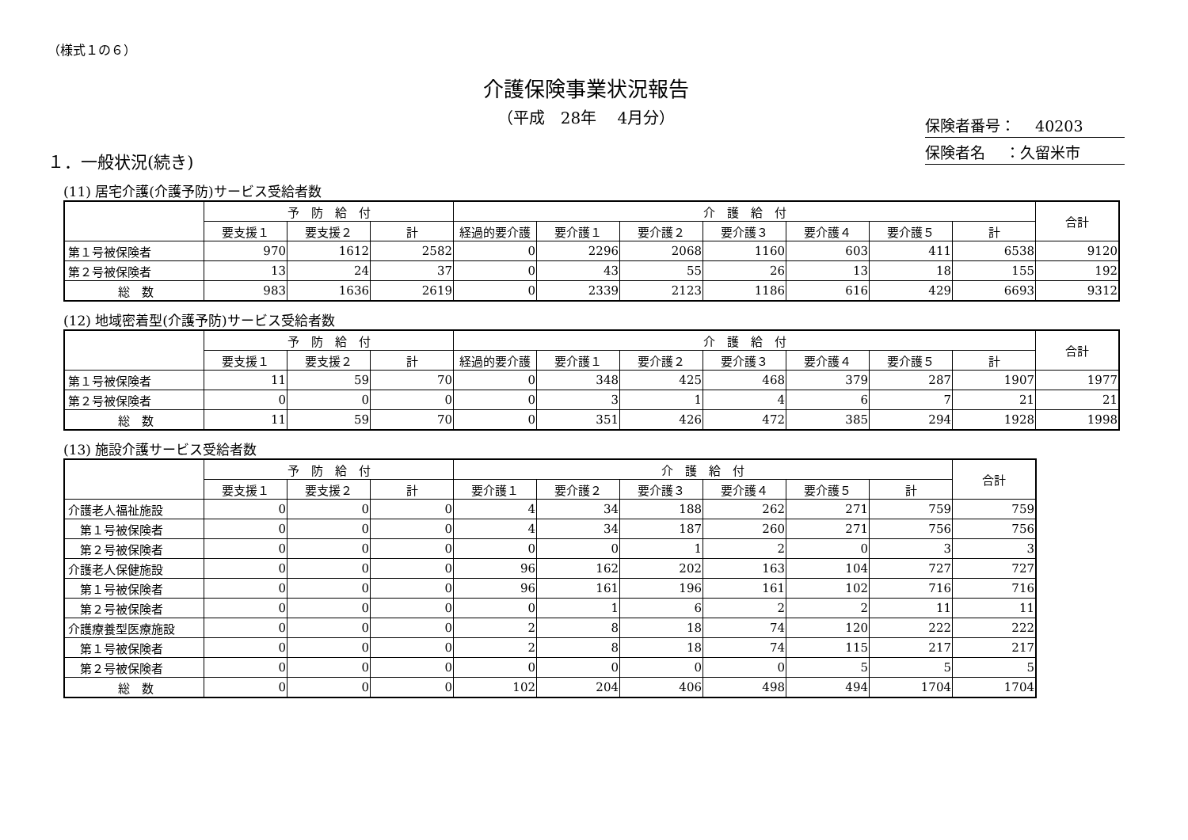（様式１の６）
介護保険事業状況報告
（平成　28年　 4月分）
保険者番号：　 40203
保険者名　 ：久留米市
１．一般状況(続き)
(11) 居宅介護(介護予防)サービス受給者数
| | 予 防 給 付 | | | 介 護 給 付 | | | | | | | 合計 |
| --- | --- | --- | --- | --- | --- | --- | --- | --- | --- | --- | --- |
| | 要支援１ | 要支援２ | 計 | 経過的要介護 | 要介護１ | 要介護２ | 要介護３ | 要介護４ | 要介護５ | 計 | |
| 第１号被保険者 | 970 | 1612 | 2582 | 0 | 2296 | 2068 | 1160 | 603 | 411 | 6538 | 9120 |
| 第２号被保険者 | 13 | 24 | 37 | 0 | 43 | 55 | 26 | 13 | 18 | 155 | 192 |
| 総 数 | 983 | 1636 | 2619 | 0 | 2339 | 2123 | 1186 | 616 | 429 | 6693 | 9312 |
(12) 地域密着型(介護予防)サービス受給者数
| | 予 防 給 付 | | | 介 護 給 付 | | | | | | | 合計 |
| --- | --- | --- | --- | --- | --- | --- | --- | --- | --- | --- | --- |
| | 要支援１ | 要支援２ | 計 | 経過的要介護 | 要介護１ | 要介護２ | 要介護３ | 要介護４ | 要介護５ | 計 | |
| 第１号被保険者 | 11 | 59 | 70 | 0 | 348 | 425 | 468 | 379 | 287 | 1907 | 1977 |
| 第２号被保険者 | 0 | 0 | 0 | 0 | 3 | 1 | 4 | 6 | 7 | 21 | 21 |
| 総 数 | 11 | 59 | 70 | 0 | 351 | 426 | 472 | 385 | 294 | 1928 | 1998 |
(13) 施設介護サービス受給者数
| | 予 防 給 付 | | | 介 護 給 付 | | | | | | 合計 |
| --- | --- | --- | --- | --- | --- | --- | --- | --- | --- | --- |
| | 要支援１ | 要支援２ | 計 | 要介護１ | 要介護２ | 要介護３ | 要介護４ | 要介護５ | 計 | |
| 介護老人福祉施設 | 0 | 0 | 0 | 4 | 34 | 188 | 262 | 271 | 759 | 759 |
| 第１号被保険者 | 0 | 0 | 0 | 4 | 34 | 187 | 260 | 271 | 756 | 756 |
| 第２号被保険者 | 0 | 0 | 0 | 0 | 0 | 1 | 2 | 0 | 3 | 3 |
| 介護老人保健施設 | 0 | 0 | 0 | 96 | 162 | 202 | 163 | 104 | 727 | 727 |
| 第１号被保険者 | 0 | 0 | 0 | 96 | 161 | 196 | 161 | 102 | 716 | 716 |
| 第２号被保険者 | 0 | 0 | 0 | 0 | 1 | 6 | 2 | 2 | 11 | 11 |
| 介護療養型医療施設 | 0 | 0 | 0 | 2 | 8 | 18 | 74 | 120 | 222 | 222 |
| 第１号被保険者 | 0 | 0 | 0 | 2 | 8 | 18 | 74 | 115 | 217 | 217 |
| 第２号被保険者 | 0 | 0 | 0 | 0 | 0 | 0 | 0 | 5 | 5 | 5 |
| 総 数 | 0 | 0 | 0 | 102 | 204 | 406 | 498 | 494 | 1704 | 1704 |